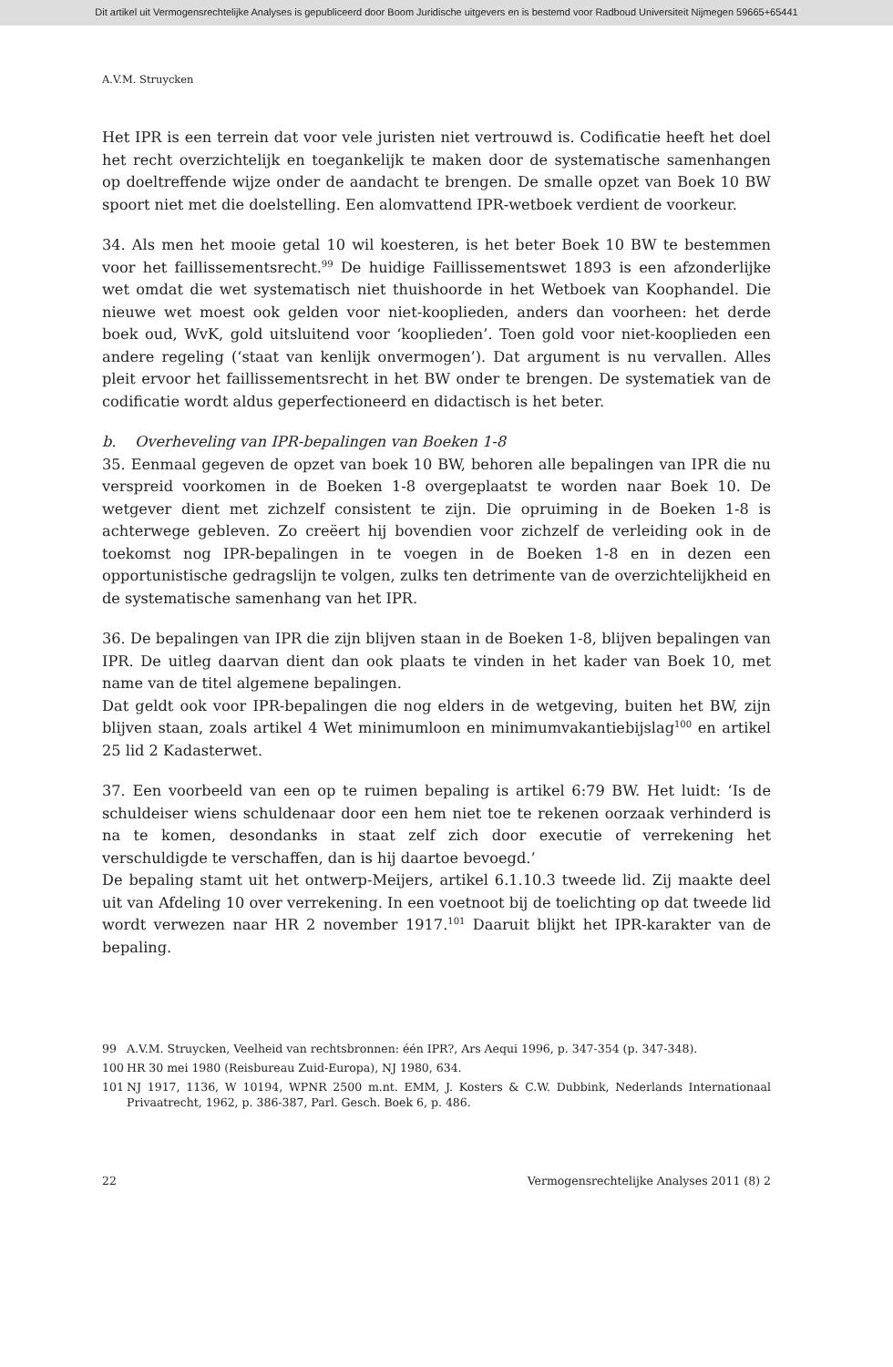Dit artikel uit Vermogensrechtelijke Analyses is gepubliceerd door Boom Juridische uitgevers en is bestemd voor Radboud Universiteit Nijmegen 59665+65441
A.V.M. Struycken
Het IPR is een terrein dat voor vele juristen niet vertrouwd is. Codificatie heeft het doel het recht overzichtelijk en toegankelijk te maken door de systematische samenhangen op doeltreffende wijze onder de aandacht te brengen. De smalle opzet van Boek 10 BW spoort niet met die doelstelling. Een alomvattend IPR-wetboek verdient de voorkeur.
34. Als men het mooie getal 10 wil koesteren, is het beter Boek 10 BW te bestemmen voor het faillissementsrecht.<sup>99</sup> De huidige Faillissementswet 1893 is een afzonderlijke wet omdat die wet systematisch niet thuishoorde in het Wetboek van Koophandel. Die nieuwe wet moest ook gelden voor niet-kooplieden, anders dan voorheen: het derde boek oud, WvK, gold uitsluitend voor ‘kooplieden’. Toen gold voor niet-kooplieden een andere regeling (‘staat van kenlijk onvermogen’). Dat argument is nu vervallen. Alles pleit ervoor het faillissementsrecht in het BW onder te brengen. De systematiek van de codificatie wordt aldus geperfectioneerd en didactisch is het beter.
b. Overheveling van IPR-bepalingen van Boeken 1-8
35. Eenmaal gegeven de opzet van boek 10 BW, behoren alle bepalingen van IPR die nu verspreid voorkomen in de Boeken 1-8 overgeplaatst te worden naar Boek 10. De wetgever dient met zichzelf consistent te zijn. Die opruiming in de Boeken 1-8 is achterwege gebleven. Zo creëert hij bovendien voor zichzelf de verleiding ook in de toekomst nog IPR-bepalingen in te voegen in de Boeken 1-8 en in dezen een opportunistische gedragslijn te volgen, zulks ten detrimente van de overzichtelijkheid en de systematische samenhang van het IPR.
36. De bepalingen van IPR die zijn blijven staan in de Boeken 1-8, blijven bepalingen van IPR. De uitleg daarvan dient dan ook plaats te vinden in het kader van Boek 10, met name van de titel algemene bepalingen.
Dat geldt ook voor IPR-bepalingen die nog elders in de wetgeving, buiten het BW, zijn blijven staan, zoals artikel 4 Wet minimumloon en minimumvakantiebijslag<sup>100</sup> en artikel 25 lid 2 Kadasterwet.
37. Een voorbeeld van een op te ruimen bepaling is artikel 6:79 BW. Het luidt: ‘Is de schuldeiser wiens schuldenaar door een hem niet toe te rekenen oorzaak verhinderd is na te komen, desondanks in staat zelf zich door executie of verrekening het verschuldigde te verschaffen, dan is hij daartoe bevoegd.’
De bepaling stamt uit het ontwerp-Meijers, artikel 6.1.10.3 tweede lid. Zij maakte deel uit van Afdeling 10 over verrekening. In een voetnoot bij de toelichting op dat tweede lid wordt verwezen naar HR 2 november 1917.<sup>101</sup> Daaruit blijkt het IPR-karakter van de bepaling.
99 A.V.M. Struycken, Veelheid van rechtsbronnen: één IPR?, Ars Aequi 1996, p. 347-354 (p. 347-348).
100 HR 30 mei 1980 (Reisbureau Zuid-Europa), NJ 1980, 634.
101 NJ 1917, 1136, W 10194, WPNR 2500 m.nt. EMM, J. Kosters & C.W. Dubbink, Nederlands Internationaal Privaatrecht, 1962, p. 386-387, Parl. Gesch. Boek 6, p. 486.
22 Vermogensrechtelijke Analyses 2011 (8) 2